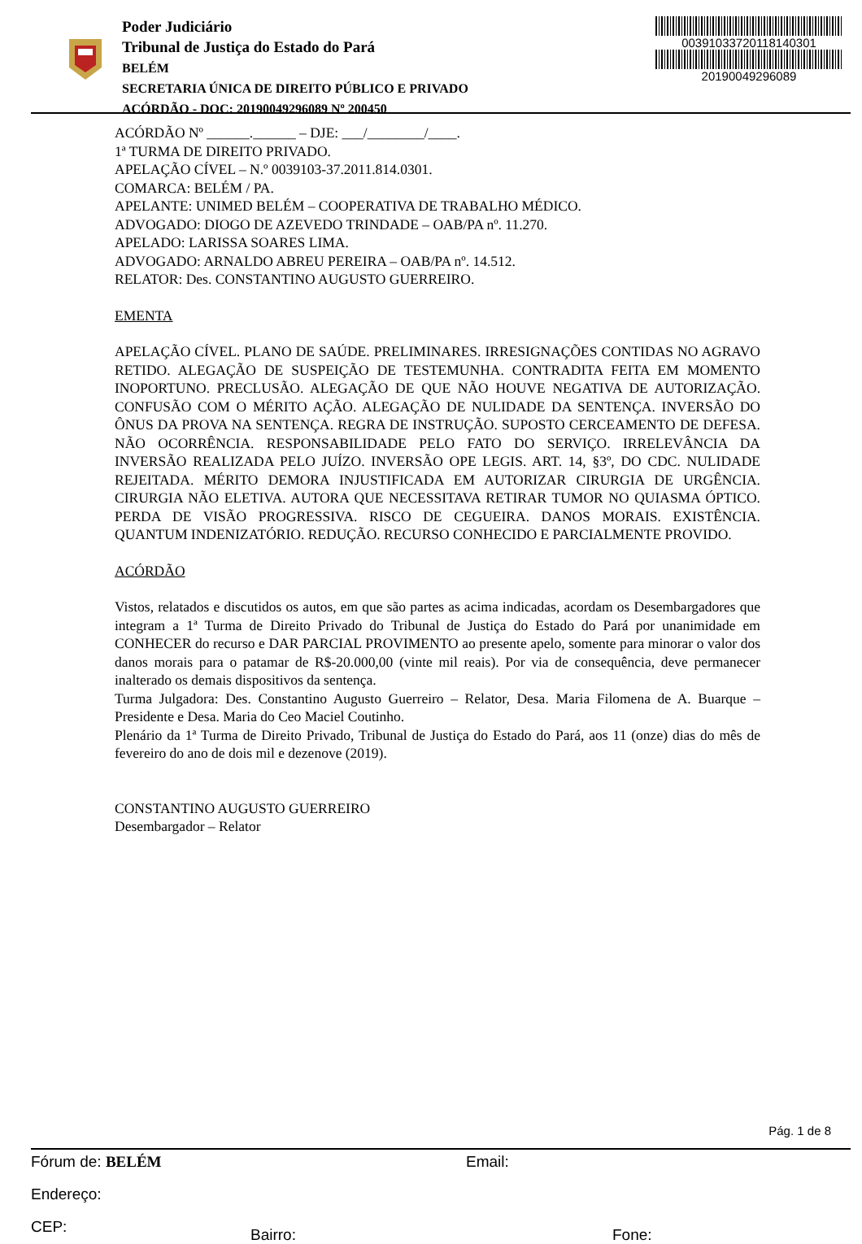Poder Judiciário
Tribunal de Justiça do Estado do Pará
BELÉM
SECRETARIA ÚNICA DE DIREITO PÚBLICO E PRIVADO
ACÓRDÃO - DOC: 20190049296089 Nº 200450
00391033720118140301
20190049296089
ACÓRDÃO Nº ______.______ – DJE: ___/________/____.
1ª TURMA DE DIREITO PRIVADO.
APELAÇÃO CÍVEL – N.º 0039103-37.2011.814.0301.
COMARCA: BELÉM / PA.
APELANTE: UNIMED BELÉM – COOPERATIVA DE TRABALHO MÉDICO.
ADVOGADO: DIOGO DE AZEVEDO TRINDADE – OAB/PA nº. 11.270.
APELADO: LARISSA SOARES LIMA.
ADVOGADO: ARNALDO ABREU PEREIRA – OAB/PA nº. 14.512.
RELATOR: Des. CONSTANTINO AUGUSTO GUERREIRO.
EMENTA
APELAÇÃO CÍVEL. PLANO DE SAÚDE. PRELIMINARES. IRRESIGNAÇÕES CONTIDAS NO AGRAVO RETIDO. ALEGAÇÃO DE SUSPEIÇÃO DE TESTEMUNHA. CONTRADITA FEITA EM MOMENTO INOPORTUNO. PRECLUSÃO. ALEGAÇÃO DE QUE NÃO HOUVE NEGATIVA DE AUTORIZAÇÃO. CONFUSÃO COM O MÉRITO AÇÃO. ALEGAÇÃO DE NULIDADE DA SENTENÇA. INVERSÃO DO ÔNUS DA PROVA NA SENTENÇA. REGRA DE INSTRUÇÃO. SUPOSTO CERCEAMENTO DE DEFESA. NÃO OCORRÊNCIA. RESPONSABILIDADE PELO FATO DO SERVIÇO. IRRELEVÂNCIA DA INVERSÃO REALIZADA PELO JUÍZO. INVERSÃO OPE LEGIS. ART. 14, §3º, DO CDC. NULIDADE REJEITADA. MÉRITO DEMORA INJUSTIFICADA EM AUTORIZAR CIRURGIA DE URGÊNCIA. CIRURGIA NÃO ELETIVA. AUTORA QUE NECESSITAVA RETIRAR TUMOR NO QUIASMA ÓPTICO. PERDA DE VISÃO PROGRESSIVA. RISCO DE CEGUEIRA. DANOS MORAIS. EXISTÊNCIA. QUANTUM INDENIZATÓRIO. REDUÇÃO. RECURSO CONHECIDO E PARCIALMENTE PROVIDO.
ACÓRDÃO
Vistos, relatados e discutidos os autos, em que são partes as acima indicadas, acordam os Desembargadores que integram a 1ª Turma de Direito Privado do Tribunal de Justiça do Estado do Pará por unanimidade em CONHECER do recurso e DAR PARCIAL PROVIMENTO ao presente apelo, somente para minorar o valor dos danos morais para o patamar de R$-20.000,00 (vinte mil reais). Por via de consequência, deve permanecer inalterado os demais dispositivos da sentença.
Turma Julgadora: Des. Constantino Augusto Guerreiro – Relator, Desa. Maria Filomena de A. Buarque – Presidente e Desa. Maria do Ceo Maciel Coutinho.
Plenário da 1ª Turma de Direito Privado, Tribunal de Justiça do Estado do Pará, aos 11 (onze) dias do mês de fevereiro do ano de dois mil e dezenove (2019).
CONSTANTINO AUGUSTO GUERREIRO
Desembargador – Relator
Pág. 1 de 8
Fórum de: BELÉM Email:
Endereço:
CEP: Bairro: Fone: